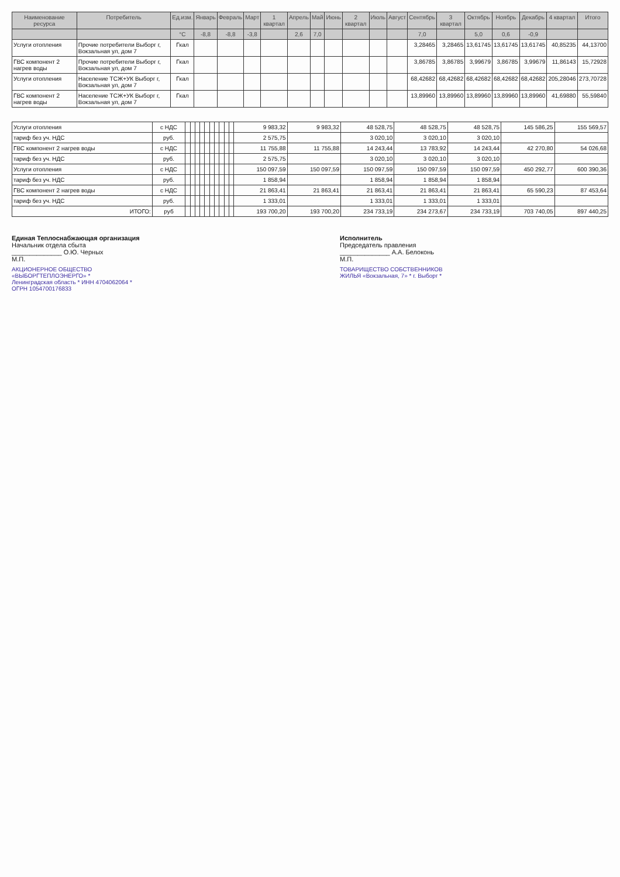| Наименование ресурса | Потребитель | Ед.изм. | Январь | Февраль | Март | 1 квартал | Апрель | Май | Июнь | 2 квартал | Июль | Август | Сентябрь | 3 квартал | Октябрь | Ноябрь | Декабрь | 4 квартал | Итого |
| --- | --- | --- | --- | --- | --- | --- | --- | --- | --- | --- | --- | --- | --- | --- | --- | --- | --- | --- | --- |
| | | °С | -8,8 | -8,8 | -3,8 | | 2,6 | 7,0 | | | | | 7,0 | | 5,0 | 0,6 | -0,9 | | |
| Услуги отопления | Прочие потребители Выборг г, Вокзальная ул, дом 7 | Гкал | | | | | | | | | | | 3,28465 | 3,28465 | 13,61745 | 13,61745 | 13,61745 | 40,85235 | 44,13700 |
| ГВС компонент 2 нагрев воды | Прочие потребители Выборг г, Вокзальная ул, дом 7 | Гкал | | | | | | | | | | | 3,86785 | 3,86785 | 3,99679 | 3,86785 | 3,99679 | 11,86143 | 15,72928 |
| Услуги отопления | Население ТСЖ+УК Выборг г, Вокзальная ул, дом 7 | Гкал | | | | | | | | | | | 68,42682 | 68,42682 | 68,42682 | 68,42682 | 68,42682 | 205,28046 | 273,70728 |
| ГВС компонент 2 нагрев воды | Население ТСЖ+УК Выборг г, Вокзальная ул, дом 7 | Гкал | | | | | | | | | | | 13,89960 | 13,89960 | 13,89960 | 13,89960 | 13,89960 | 41,69880 | 55,59840 |
| Услуги отопления | с НДС | | | | | | | | | | | 9 983,32 | 9 983,32 | 48 528,75 | 48 528,75 | 48 528,75 | 145 586,25 | 155 569,57 |
| тариф без уч. НДС | руб. | | | | | | | | | | | 2 575,75 | | 3 020,10 | 3 020,10 | 3 020,10 | | |
| ГВС компонент 2 нагрев воды | с НДС | | | | | | | | | | | 11 755,88 | 11 755,88 | 14 243,44 | 13 783,92 | 14 243,44 | 42 270,80 | 54 026,68 |
| тариф без уч. НДС | руб. | | | | | | | | | | | 2 575,75 | | 3 020,10 | 3 020,10 | 3 020,10 | | |
| Услуги отопления | с НДС | | | | | | | | | | | 150 097,59 | 150 097,59 | 150 097,59 | 150 097,59 | 150 097,59 | 450 292,77 | 600 390,36 |
| тариф без уч. НДС | руб. | | | | | | | | | | | 1 858,94 | | 1 858,94 | 1 858,94 | 1 858,94 | | |
| ГВС компонент 2 нагрев воды | с НДС | | | | | | | | | | | 21 863,41 | 21 863,41 | 21 863,41 | 21 863,41 | 21 863,41 | 65 590,23 | 87 453,64 |
| тариф без уч. НДС | руб. | | | | | | | | | | | 1 333,01 | | 1 333,01 | 1 333,01 | 1 333,01 | | |
| ИТОГО: | руб | | | | | | | | | | | 193 700,20 | 193 700,20 | 234 733,19 | 234 273,67 | 234 733,19 | 703 740,05 | 897 440,25 |
Единая Теплоснабжающая организация
Начальник отдела сбыта
______________ О.Ю. Черных
М.П.
АКЦИОНЕРНОЕ ОБЩЕСТВО «ВЫБОРГТЕПЛОЭНЕРГО» * Ленинградская область * ИНН 4704062064 * ОГРН 1054700176833
Исполнитель
Председатель правления
______________ А.А. Белоконь
М.П.
ТОВАРИЩЕСТВО СОБСТВЕННИКОВ ЖИЛЬЯ «Вокзальная, 7» * г. Выборг *